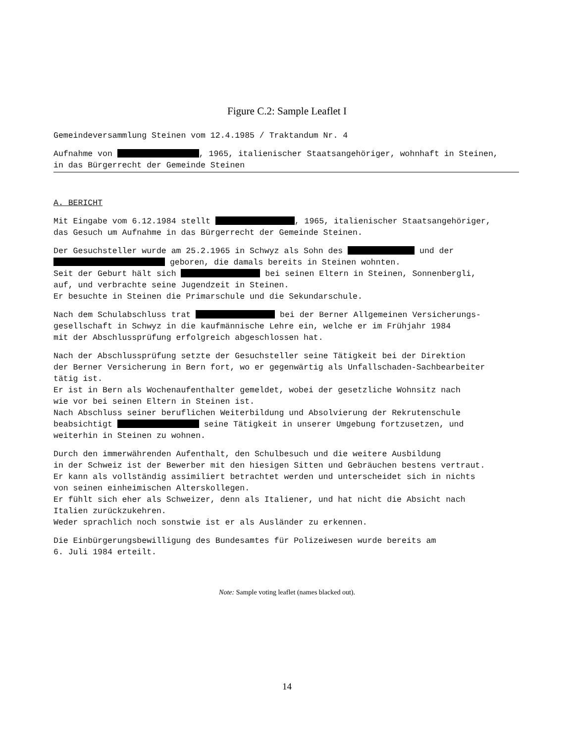Figure C.2: Sample Leaflet I
Gemeindeversammlung Steinen vom 12.4.1985 / Traktandum Nr. 4
Aufnahme von , 1965, italienischer Staatsangehöriger, wohnhaft in Steinen,
in das Bürgerrecht der Gemeinde Steinen
A. BERICHT
Mit Eingabe vom 6.12.1984 stellt , 1965, italienischer Staatsangehöriger,
das Gesuch um Aufnahme in das Bürgerrecht der Gemeinde Steinen.
Der Gesuchsteller wurde am 25.2.1965 in Schwyz als Sohn des und der
geboren, die damals bereits in Steinen wohnten.
Seit der Geburt hält sich bei seinen Eltern in Steinen, Sonnenbergli,
auf, und verbrachte seine Jugendzeit in Steinen.
Er besuchte in Steinen die Primarschule und die Sekundarschule.
Nach dem Schulabschluss trat bei der Berner Allgemeinen Versicherungs-
gesellschaft in Schwyz in die kaufmännische Lehre ein, welche er im Frühjahr 1984
mit der Abschlussprüfung erfolgreich abgeschlossen hat.
Nach der Abschlussprüfung setzte der Gesuchsteller seine Tätigkeit bei der Direktion
der Berner Versicherung in Bern fort, wo er gegenwärtig als Unfallschaden-Sachbearbeiter
tätig ist.
Er ist in Bern als Wochenaufenthalter gemeldet, wobei der gesetzliche Wohnsitz nach
wie vor bei seinen Eltern in Steinen ist.
Nach Abschluss seiner beruflichen Weiterbildung und Absolvierung der Rekrutenschule
beabsichtigt seine Tätigkeit in unserer Umgebung fortzusetzen, und
weiterhin in Steinen zu wohnen.
Durch den immerwährenden Aufenthalt, den Schulbesuch und die weitere Ausbildung
in der Schweiz ist der Bewerber mit den hiesigen Sitten und Gebräuchen bestens vertraut.
Er kann als vollständig assimiliert betrachtet werden und unterscheidet sich in nichts
von seinen einheimischen Alterskollegen.
Er fühlt sich eher als Schweizer, denn als Italiener, und hat nicht die Absicht nach
Italien zurückzukehren.
Weder sprachlich noch sonstwie ist er als Ausländer zu erkennen.
Die Einbürgerungsbewilligung des Bundesamtes für Polizeiwesen wurde bereits am
6. Juli 1984 erteilt.
Note: Sample voting leaflet (names blacked out).
14